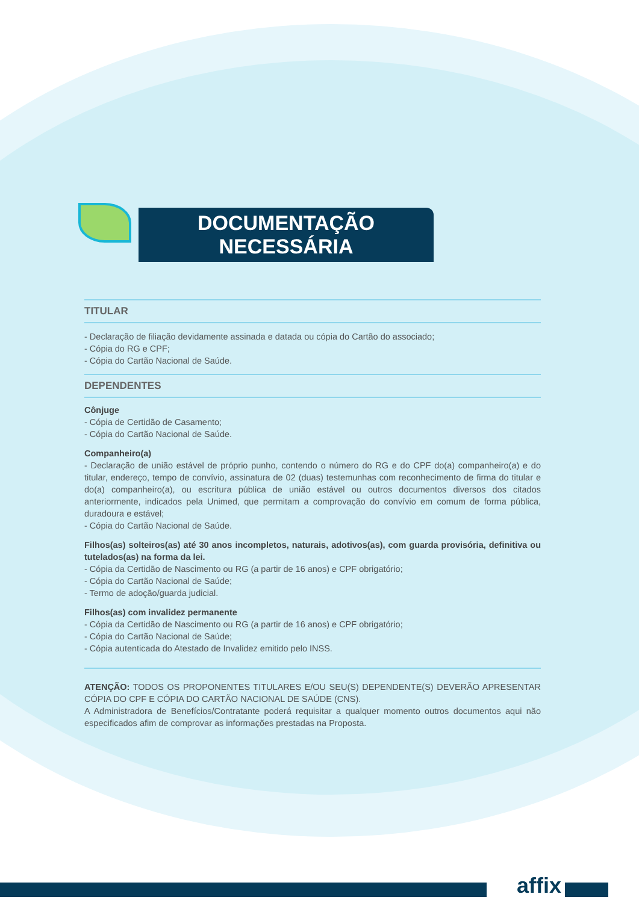DOCUMENTAÇÃO NECESSÁRIA
TITULAR
- Declaração de filiação devidamente assinada e datada ou cópia do Cartão do associado;
- Cópia do RG e CPF;
- Cópia do Cartão Nacional de Saúde.
DEPENDENTES
Cônjuge
- Cópia de Certidão de Casamento;
- Cópia do Cartão Nacional de Saúde.
Companheiro(a)
- Declaração de união estável de próprio punho, contendo o número do RG e do CPF do(a) companheiro(a) e do titular, endereço, tempo de convívio, assinatura de 02 (duas) testemunhas com reconhecimento de firma do titular e do(a) companheiro(a), ou escritura pública de união estável ou outros documentos diversos dos citados anteriormente, indicados pela Unimed, que permitam a comprovação do convívio em comum de forma pública, duradoura e estável;
- Cópia do Cartão Nacional de Saúde.
Filhos(as) solteiros(as) até 30 anos incompletos, naturais, adotivos(as), com guarda provisória, definitiva ou tutelados(as) na forma da lei.
- Cópia da Certidão de Nascimento ou RG (a partir de 16 anos) e CPF obrigatório;
- Cópia do Cartão Nacional de Saúde;
- Termo de adoção/guarda judicial.
Filhos(as) com invalidez permanente
- Cópia da Certidão de Nascimento ou RG (a partir de 16 anos) e CPF obrigatório;
- Cópia do Cartão Nacional de Saúde;
- Cópia autenticada do Atestado de Invalidez emitido pelo INSS.
ATENÇÃO: TODOS OS PROPONENTES TITULARES E/OU SEU(S) DEPENDENTE(S) DEVERÃO APRESENTAR CÓPIA DO CPF E CÓPIA DO CARTÃO NACIONAL DE SAÚDE (CNS).
A Administradora de Benefícios/Contratante poderá requisitar a qualquer momento outros documentos aqui não especificados afim de comprovar as informações prestadas na Proposta.
affix